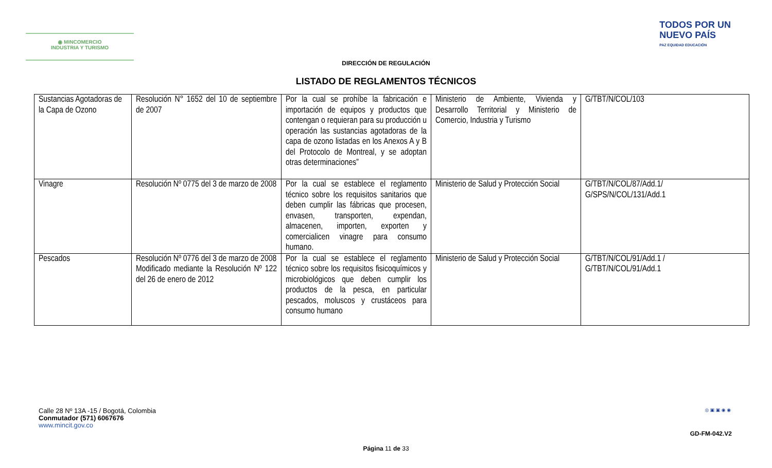◉ MINCOMERCIO
INDUSTRIA Y TURISMO
TODOS POR UN
NUEVO PAÍS
PAZ EQUIDAD EDUCACIÓN
DIRECCIÓN DE REGULACIÓN
LISTADO DE REGLAMENTOS TÉCNICOS
| Sustancias Agotadoras de la Capa de Ozono | Resolución N° 1652 del 10 de septiembre de 2007 | Por la cual se prohíbe la fabricación e importación de equipos y productos que contengan o requieran para su producción u operación las sustancias agotadoras de la capa de ozono listadas en los Anexos A y B del Protocolo de Montreal, y se adoptan otras determinaciones” | Ministerio de Ambiente, Vivienda y Desarrollo Territorial y Ministerio de Comercio, Industria y Turismo | G/TBT/N/COL/103 |
| Vinagre | Resolución Nº 0775 del 3 de marzo de 2008 | Por la cual se establece el reglamento técnico sobre los requisitos sanitarios que deben cumplir las fábricas que procesen, envasen, transporten, expendan, almacenen, importen, exporten y comercialicen vinagre para consumo humano. | Ministerio de Salud y Protección Social | G/TBT/N/COL/87/Add.1/ G/SPS/N/COL/131/Add.1 |
| Pescados | Resolución Nº 0776 del 3 de marzo de 2008 Modificado mediante la Resolución Nº 122 del 26 de enero de 2012 | Por la cual se establece el reglamento técnico sobre los requisitos fisicoquímicos y microbiológicos que deben cumplir los productos de la pesca, en particular pescados, moluscos y crustáceos para consumo humano | Ministerio de Salud y Protección Social | G/TBT/N/COL/91/Add.1 / G/TBT/N/COL/91/Add.1 |
Calle 28 Nº 13A -15 / Bogotá, Colombia
Conmutador (571) 6067676
www.mincit.gov.co
◎ ▣ ▣ ◉ ◉
GD-FM-042.V2
Página 11 de 33